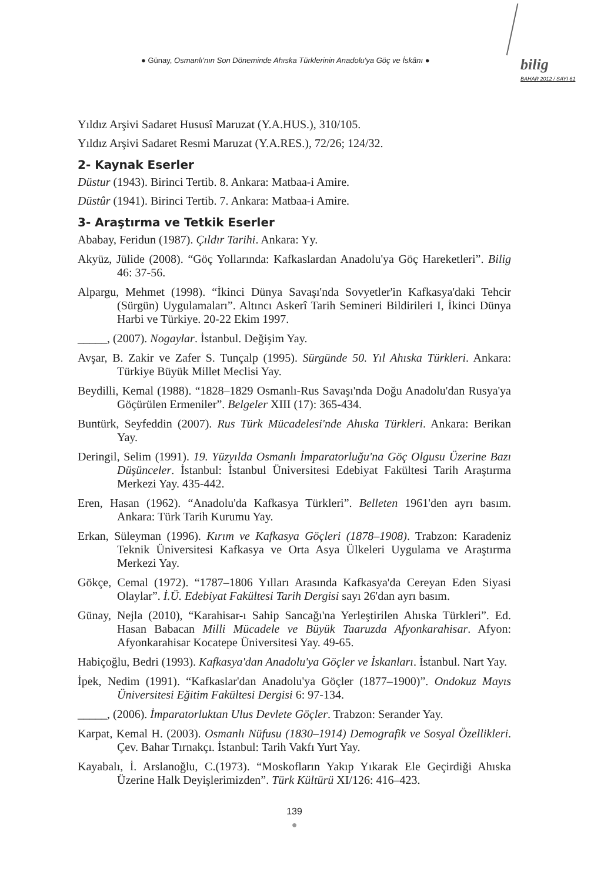● Günay, Osmanlı'nın Son Döneminde Ahıska Türklerinin Anadolu'ya Göç ve İskânı ● bilig
BAHAR 2012 / SAYI 61
Yıldız Arşivi Sadaret Hususî Maruzat (Y.A.HUS.), 310/105.
Yıldız Arşivi Sadaret Resmi Maruzat (Y.A.RES.), 72/26; 124/32.
2- Kaynak Eserler
Düstur (1943). Birinci Tertib. 8. Ankara: Matbaa-i Amire.
Düstûr (1941). Birinci Tertib. 7. Ankara: Matbaa-i Amire.
3- Araştırma ve Tetkik Eserler
Ababay, Feridun (1987). Çıldır Tarihi. Ankara: Yy.
Akyüz, Jülide (2008). “Göç Yollarında: Kafkaslardan Anadolu'ya Göç Hareketleri”. Bilig 46: 37-56.
Alpargu, Mehmet (1998). “İkinci Dünya Savaşı'nda Sovyetler'in Kafkasya'daki Tehcir (Sürgün) Uygulamaları”. Altıncı Askerî Tarih Semineri Bildirileri I, İkinci Dünya Harbi ve Türkiye. 20-22 Ekim 1997.
_____, (2007). Nogaylar. İstanbul. Değişim Yay.
Avşar, B. Zakir ve Zafer S. Tunçalp (1995). Sürgünde 50. Yıl Ahıska Türkleri. Ankara: Türkiye Büyük Millet Meclisi Yay.
Beydilli, Kemal (1988). “1828–1829 Osmanlı-Rus Savaşı'nda Doğu Anadolu'dan Rusya'ya Göçürülen Ermeniler”. Belgeler XIII (17): 365-434.
Buntürk, Seyfeddin (2007). Rus Türk Mücadelesi'nde Ahıska Türkleri. Ankara: Berikan Yay.
Deringil, Selim (1991). 19. Yüzyılda Osmanlı İmparatorluğu'na Göç Olgusu Üzerine Bazı Düşünceler. İstanbul: İstanbul Üniversitesi Edebiyat Fakültesi Tarih Araştırma Merkezi Yay. 435-442.
Eren, Hasan (1962). “Anadolu'da Kafkasya Türkleri”. Belleten 1961'den ayrı basım. Ankara: Türk Tarih Kurumu Yay.
Erkan, Süleyman (1996). Kırım ve Kafkasya Göçleri (1878–1908). Trabzon: Karadeniz Teknik Üniversitesi Kafkasya ve Orta Asya Ülkeleri Uygulama ve Araştırma Merkezi Yay.
Gökçe, Cemal (1972). “1787–1806 Yılları Arasında Kafkasya'da Cereyan Eden Siyasi Olaylar”. İ.Ü. Edebiyat Fakültesi Tarih Dergisi sayı 26'dan ayrı basım.
Günay, Nejla (2010), “Karahisar-ı Sahip Sancağı'na Yerleştirilen Ahıska Türkleri”. Ed. Hasan Babacan Milli Mücadele ve Büyük Taaruzda Afyonkarahisar. Afyon: Afyonkarahisar Kocatepe Üniversitesi Yay. 49-65.
Habiçoğlu, Bedri (1993). Kafkasya'dan Anadolu'ya Göçler ve İskanları. İstanbul. Nart Yay.
İpek, Nedim (1991). “Kafkaslar'dan Anadolu'ya Göçler (1877–1900)”. Ondokuz Mayıs Üniversitesi Eğitim Fakültesi Dergisi 6: 97-134.
_____, (2006). İmparatorluktan Ulus Devlete Göçler. Trabzon: Serander Yay.
Karpat, Kemal H. (2003). Osmanlı Nüfusu (1830–1914) Demografik ve Sosyal Özellikleri. Çev. Bahar Tırnakçı. İstanbul: Tarih Vakfı Yurt Yay.
Kayabalı, İ. Arslanoğlu, C.(1973). “Moskofların Yakıp Yıkarak Ele Geçirdiği Ahıska Üzerine Halk Deyişlerimizden”. Türk Kültürü XI/126: 416–423.
139
●